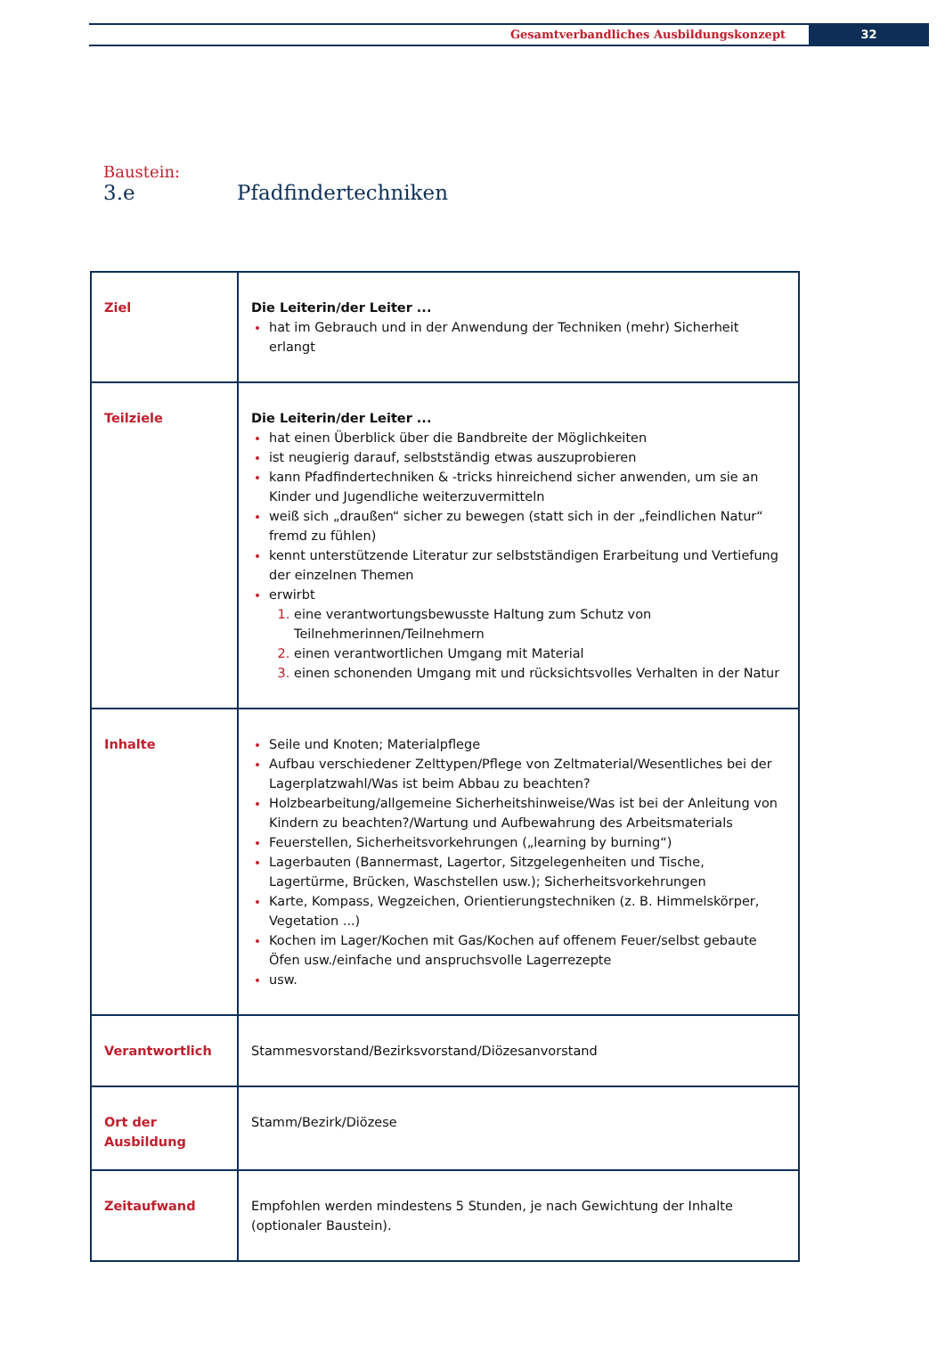Gesamtverbandliches Ausbildungskonzept
32
Baustein:
3.e Pfadfindertechniken
| Ziel | Die Leiterin/der Leiter ... hat im Gebrauch und in der Anwendung der Techniken (mehr) Sicherheit erlangt |
| Teilziele | Die Leiterin/der Leiter ... hat einen Überblick über die Bandbreite der Möglichkeiten ist neugierig darauf, selbstständig etwas auszuprobieren kann Pfadfindertechniken & -tricks hinreichend sicher anwenden, um sie an Kinder und Jugendliche weiterzuvermitteln weiß sich „draußen“ sicher zu bewegen (statt sich in der „feindlichen Natur“ fremd zu fühlen) kennt unterstützende Literatur zur selbstständigen Erarbeitung und Vertiefung der einzelnen Themen erwirbt eine verantwortungsbewusste Haltung zum Schutz von Teilnehmerinnen/Teilnehmern einen verantwortlichen Umgang mit Material einen schonenden Umgang mit und rücksichtsvolles Verhalten in der Natur |
| Inhalte | Seile und Knoten; Materialpflege Aufbau verschiedener Zelttypen/Pflege von Zeltmaterial/Wesentliches bei der Lagerplatzwahl/Was ist beim Abbau zu beachten? Holzbearbeitung/allgemeine Sicherheitshinweise/Was ist bei der Anleitung von Kindern zu beachten?/Wartung und Aufbewahrung des Arbeitsmaterials Feuerstellen, Sicherheitsvorkehrungen („learning by burning“) Lagerbauten (Bannermast, Lagertor, Sitzgelegenheiten und Tische, Lagertürme, Brücken, Waschstellen usw.); Sicherheitsvorkehrungen Karte, Kompass, Wegzeichen, Orientierungstechniken (z. B. Himmelskörper, Vegetation ...) Kochen im Lager/Kochen mit Gas/Kochen auf offenem Feuer/selbst gebaute Öfen usw./einfache und anspruchsvolle Lagerrezepte usw. |
| Verantwortlich | Stammesvorstand/Bezirksvorstand/Diözesanvorstand |
| Ort der Ausbildung | Stamm/Bezirk/Diözese |
| Zeitaufwand | Empfohlen werden mindestens 5 Stunden, je nach Gewichtung der Inhalte (optionaler Baustein). |